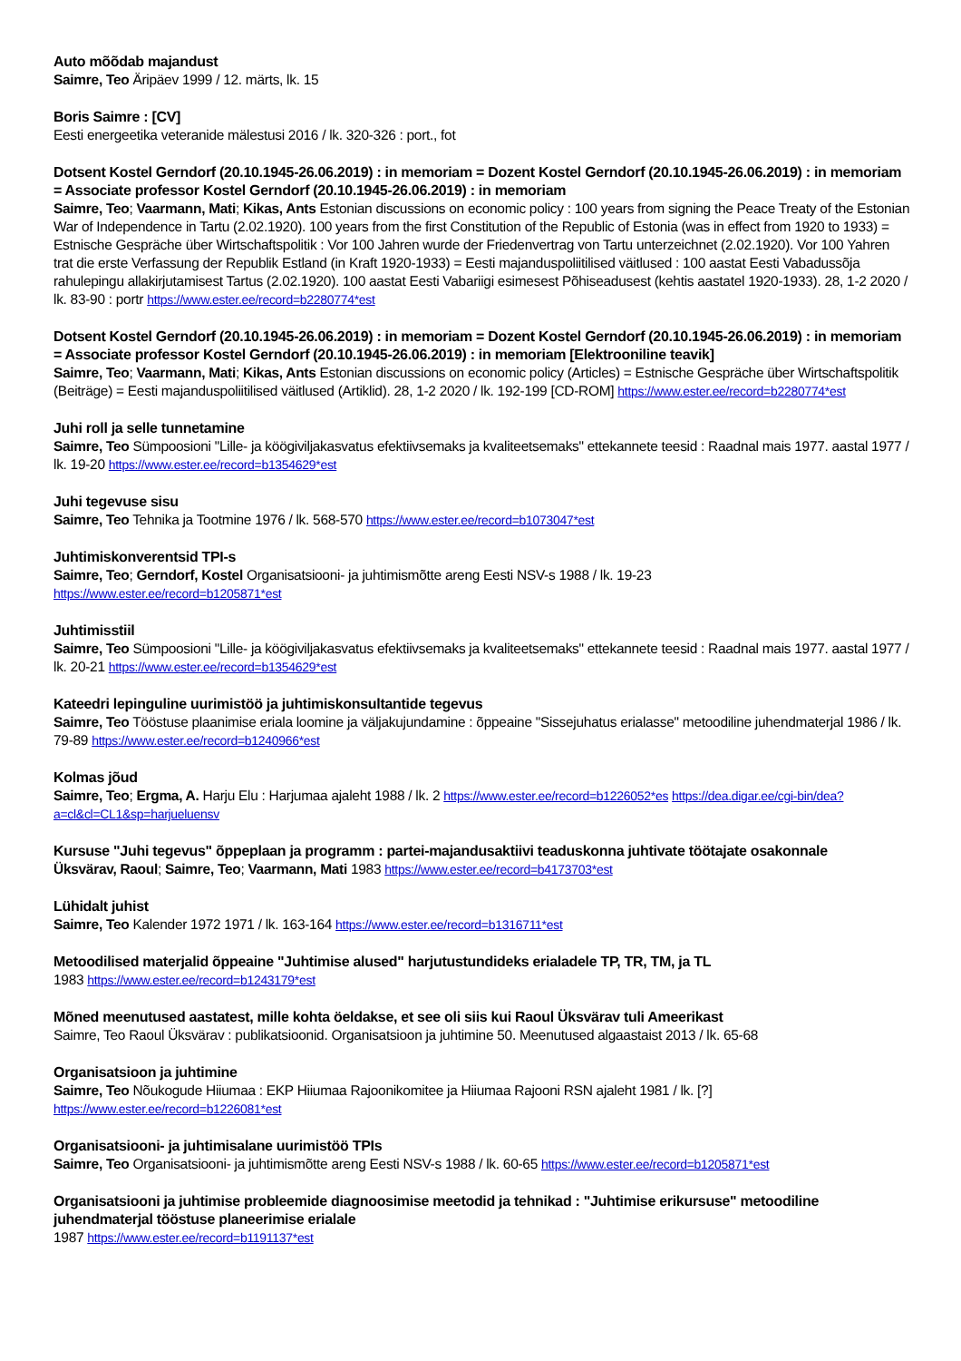Auto mõõdab majandust
Saimre, Teo Äripäev 1999 / 12. märts, lk. 15
Boris Saimre : [CV]
Eesti energeetika veteranide mälestusi 2016 / lk. 320-326 : port., fot
Dotsent Kostel Gerndorf (20.10.1945-26.06.2019) : in memoriam = Dozent Kostel Gerndorf (20.10.1945-26.06.2019) : in memoriam = Associate professor Kostel Gerndorf (20.10.1945-26.06.2019) : in memoriam
Saimre, Teo; Vaarmann, Mati; Kikas, Ants Estonian discussions on economic policy : 100 years from signing the Peace Treaty of the Estonian War of Independence in Tartu (2.02.1920). 100 years from the first Constitution of the Republic of Estonia (was in effect from 1920 to 1933) = Estnische Gespräche über Wirtschaftspolitik : Vor 100 Jahren wurde der Friedenvertrag von Tartu unterzeichnet (2.02.1920). Vor 100 Yahren trat die erste Verfassung der Republik Estland (in Kraft 1920-1933) = Eesti majanduspoliitilised väitlused : 100 aastat Eesti Vabadussõja rahulepingu allakirjutamisest Tartus (2.02.1920). 100 aastat Eesti Vabariigi esimesest Põhiseadusest (kehtis aastatel 1920-1933). 28, 1-2 2020 / lk. 83-90 : portr https://www.ester.ee/record=b2280774*est
Dotsent Kostel Gerndorf (20.10.1945-26.06.2019) : in memoriam = Dozent Kostel Gerndorf (20.10.1945-26.06.2019) : in memoriam = Associate professor Kostel Gerndorf (20.10.1945-26.06.2019) : in memoriam [Elektrooniline teavik]
Saimre, Teo; Vaarmann, Mati; Kikas, Ants Estonian discussions on economic policy (Articles) = Estnische Gespräche über Wirtschaftspolitik (Beiträge) = Eesti majanduspoliitilised väitlused (Artiklid). 28, 1-2 2020 / lk. 192-199 [CD-ROM] https://www.ester.ee/record=b2280774*est
Juhi roll ja selle tunnetamine
Saimre, Teo Sümpoosioni "Lille- ja köögiviljakasvatus efektiivsemaks ja kvaliteetsemaks" ettekannete teesid : Raadnal mais 1977. aastal 1977 / lk. 19-20 https://www.ester.ee/record=b1354629*est
Juhi tegevuse sisu
Saimre, Teo Tehnika ja Tootmine 1976 / lk. 568-570 https://www.ester.ee/record=b1073047*est
Juhtimiskonverentsid TPI-s
Saimre, Teo; Gerndorf, Kostel Organisatsiooni- ja juhtimismõtte areng Eesti NSV-s 1988 / lk. 19-23
https://www.ester.ee/record=b1205871*est
Juhtimisstiil
Saimre, Teo Sümpoosioni "Lille- ja köögiviljakasvatus efektiivsemaks ja kvaliteetsemaks" ettekannete teesid : Raadnal mais 1977. aastal 1977 / lk. 20-21 https://www.ester.ee/record=b1354629*est
Kateedri lepinguline uurimistöö ja juhtimiskonsultantide tegevus
Saimre, Teo Tööstuse plaanimise eriala loomine ja väljakujundamine : õppeaine "Sissejuhatus erialasse" metoodiline juhendmaterjal 1986 / lk. 79-89 https://www.ester.ee/record=b1240966*est
Kolmas jõud
Saimre, Teo; Ergma, A. Harju Elu : Harjumaa ajaleht 1988 / lk. 2 https://www.ester.ee/record=b1226052*es https://dea.digar.ee/cgi-bin/dea?a=cl&cl=CL1&sp=harjueluensv
Kursuse "Juhi tegevus" õppeplaan ja programm : partei-majandusaktiivi teaduskonna juhtivate töötajate osakonnale
Üksvärav, Raoul; Saimre, Teo; Vaarmann, Mati 1983 https://www.ester.ee/record=b4173703*est
Lühidalt juhist
Saimre, Teo Kalender 1972 1971 / lk. 163-164 https://www.ester.ee/record=b1316711*est
Metoodilised materjalid õppeaine "Juhtimise alused" harjutustundideks erialadele TP, TR, TM, ja TL
1983 https://www.ester.ee/record=b1243179*est
Mõned meenutused aastatest, mille kohta öeldakse, et see oli siis kui Raoul Üksvärav tuli Ameerikast
Saimre, Teo Raoul Üksvärav : publikatsioonid. Organisatsioon ja juhtimine 50. Meenutused algaastaist 2013 / lk. 65-68
Organisatsioon ja juhtimine
Saimre, Teo Nõukogude Hiiumaa : EKP Hiiumaa Rajoonikomitee ja Hiiumaa Rajooni RSN ajaleht 1981 / lk. [?]
https://www.ester.ee/record=b1226081*est
Organisatsiooni- ja juhtimisalane uurimistöö TPIs
Saimre, Teo Organisatsiooni- ja juhtimismõtte areng Eesti NSV-s 1988 / lk. 60-65 https://www.ester.ee/record=b1205871*est
Organisatsiooni ja juhtimise probleemide diagnoosimise meetodid ja tehnikad : "Juhtimise erikursuse" metoodiline juhendmaterjal tööstuse planeerimise erialale
1987 https://www.ester.ee/record=b1191137*est